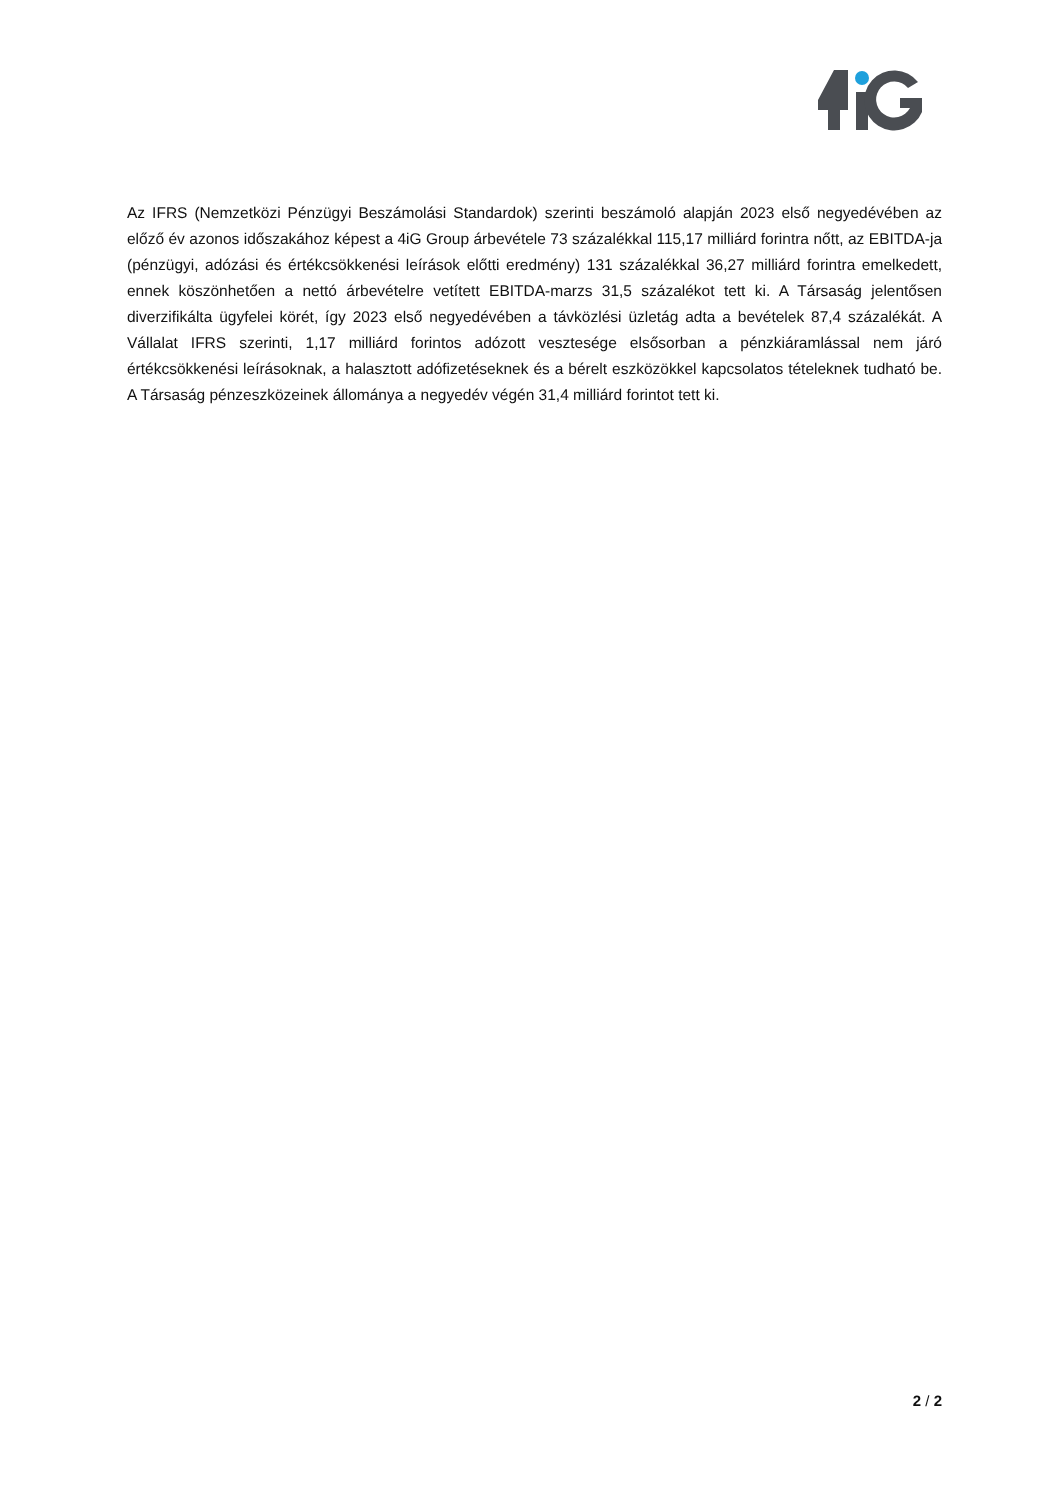Az IFRS (Nemzetközi Pénzügyi Beszámolási Standardok) szerinti beszámoló alapján 2023 első negyedévében az előző év azonos időszakához képest a 4iG Group árbevétele 73 százalékkal 115,17 milliárd forintra nőtt, az EBITDA-ja (pénzügyi, adózási és értékcsökkenési leírások előtti eredmény) 131 százalékkal 36,27 milliárd forintra emelkedett, ennek köszönhetően a nettó árbevételre vetített EBITDA-marzs 31,5 százalékot tett ki. A Társaság jelentősen diverzifikálta ügyfelei körét, így 2023 első negyedévében a távközlési üzletág adta a bevételek 87,4 százalékát. A Vállalat IFRS szerinti, 1,17 milliárd forintos adózott vesztesége elsősorban a pénzkiáramlással nem járó értékcsökkenési leírásoknak, a halasztott adófizetéseknek és a bérelt eszközökkel kapcsolatos tételeknek tudható be. A Társaság pénzeszközeinek állománya a negyedév végén 31,4 milliárd forintot tett ki.
2 / 2